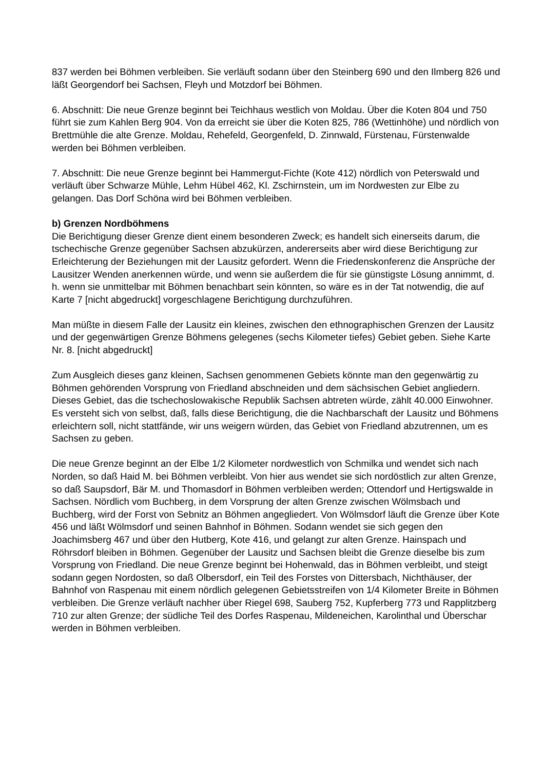837 werden bei Böhmen verbleiben. Sie verläuft sodann über den Steinberg 690 und den Ilmberg 826 und läßt Georgendorf bei Sachsen, Fleyh und Motzdorf bei Böhmen.
6. Abschnitt: Die neue Grenze beginnt bei Teichhaus westlich von Moldau. Über die Koten 804 und 750 führt sie zum Kahlen Berg 904. Von da erreicht sie über die Koten 825, 786 (Wettinhöhe) und nördlich von Brettmühle die alte Grenze. Moldau, Rehefeld, Georgenfeld, D. Zinnwald, Fürstenau, Fürstenwalde werden bei Böhmen verbleiben.
7. Abschnitt: Die neue Grenze beginnt bei Hammergut-Fichte (Kote 412) nördlich von Peterswald und verläuft über Schwarze Mühle, Lehm Hübel 462, Kl. Zschirnstein, um im Nordwesten zur Elbe zu gelangen. Das Dorf Schöna wird bei Böhmen verbleiben.
b) Grenzen Nordböhmens
Die Berichtigung dieser Grenze dient einem besonderen Zweck; es handelt sich einerseits darum, die tschechische Grenze gegenüber Sachsen abzukürzen, andererseits aber wird diese Berichtigung zur Erleichterung der Beziehungen mit der Lausitz gefordert. Wenn die Friedenskonferenz die Ansprüche der Lausitzer Wenden anerkennen würde, und wenn sie außerdem die für sie günstigste Lösung annimmt, d. h. wenn sie unmittelbar mit Böhmen benachbart sein könnten, so wäre es in der Tat notwendig, die auf Karte 7 [nicht abgedruckt] vorgeschlagene Berichtigung durchzuführen.
Man müßte in diesem Falle der Lausitz ein kleines, zwischen den ethnographischen Grenzen der Lausitz und der gegenwärtigen Grenze Böhmens gelegenes (sechs Kilometer tiefes) Gebiet geben. Siehe Karte Nr. 8. [nicht abgedruckt]
Zum Ausgleich dieses ganz kleinen, Sachsen genommenen Gebiets könnte man den gegenwärtig zu Böhmen gehörenden Vorsprung von Friedland abschneiden und dem sächsischen Gebiet angliedern. Dieses Gebiet, das die tschechoslowakische Republik Sachsen abtreten würde, zählt 40.000 Einwohner. Es versteht sich von selbst, daß, falls diese Berichtigung, die die Nachbarschaft der Lausitz und Böhmens erleichtern soll, nicht stattfände, wir uns weigern würden, das Gebiet von Friedland abzutrennen, um es Sachsen zu geben.
Die neue Grenze beginnt an der Elbe 1/2 Kilometer nordwestlich von Schmilka und wendet sich nach Norden, so daß Haid M. bei Böhmen verbleibt. Von hier aus wendet sie sich nordöstlich zur alten Grenze, so daß Saupsdorf, Bär M. und Thomasdorf in Böhmen verbleiben werden; Ottendorf und Hertigswalde in Sachsen. Nördlich vom Buchberg, in dem Vorsprung der alten Grenze zwischen Wölmsbach und Buchberg, wird der Forst von Sebnitz an Böhmen angegliedert. Von Wölmsdorf läuft die Grenze über Kote 456 und läßt Wölmsdorf und seinen Bahnhof in Böhmen. Sodann wendet sie sich gegen den Joachimsberg 467 und über den Hutberg, Kote 416, und gelangt zur alten Grenze. Hainspach und Röhrsdorf bleiben in Böhmen. Gegenüber der Lausitz und Sachsen bleibt die Grenze dieselbe bis zum Vorsprung von Friedland. Die neue Grenze beginnt bei Hohenwald, das in Böhmen verbleibt, und steigt sodann gegen Nordosten, so daß Olbersdorf, ein Teil des Forstes von Dittersbach, Nichthäuser, der Bahnhof von Raspenau mit einem nördlich gelegenen Gebietsstreifen von 1/4 Kilometer Breite in Böhmen verbleiben. Die Grenze verläuft nachher über Riegel 698, Sauberg 752, Kupferberg 773 und Rapplitzberg 710 zur alten Grenze; der südliche Teil des Dorfes Raspenau, Mildeneichen, Karolinthal und Überschar werden in Böhmen verbleiben.